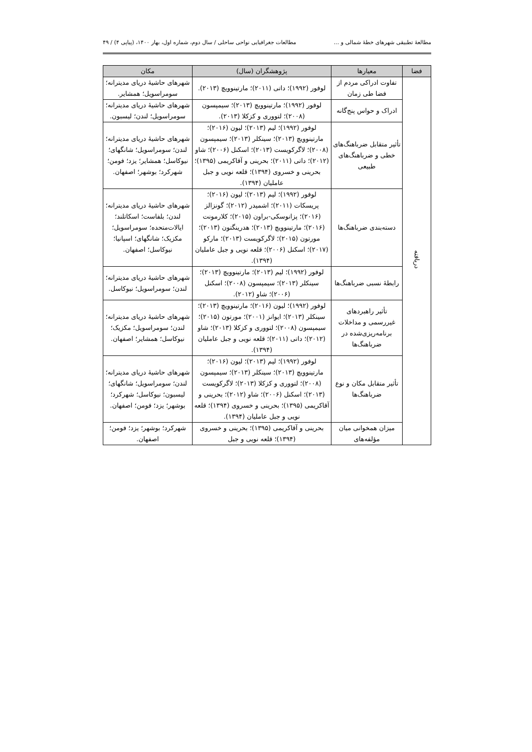مطالعهٔ تطبیقی شهرهای خطهٔ شمالی و ... مطالعات جغرافیایی نواحی ساحلی / سال دوم، شماره اول، بهار ۱۴۰۰، (پیاپی ۴) / ۴۹
| فضا | معیارها | پژوهشگران (سال) | مکان |
| --- | --- | --- | --- |
| دریافته | تفاوت ادراکی مردم از فضا طی زمان | لوفور (۱۹۹۲)؛ داتی (۲۰۱۱)؛ مارتینوویچ (۲۰۱۳). | شهرهای حاشیهٔ دریای مدیترانه؛ سومراسویل؛ همشایر. |
| | ادراک و حواس پنج‌گانه | لوفور (۱۹۹۲)؛ مارتینوویچ (۲۰۱۳)؛ سیمپسون (۲۰۰۸)؛ لتووری و کزکلا (۲۰۱۳). | شهرهای حاشیهٔ دریای مدیترانه؛ سومراسویل؛ لندن؛ لیسبون. |
| | تأثیر متقابل ضرباهنگ‌های خطی و ضرباهنگ‌های طبیعی | لوفور (۱۹۹۲)؛ لیم (۲۰۱۳)؛ لیون (۲۰۱۶)؛ مارتینوویچ (۲۰۱۳)؛ سینکلر (۲۰۱۳)؛ سیمپسون (۲۰۰۸)؛ لاگرکویست (۲۰۱۳)؛ اسکنل (۲۰۰۶)؛ شاو (۲۰۱۲)؛ داتی (۲۰۱۱)؛ بحرینی و آقاکریمی (۱۳۹۵)؛ بحرینی و خسروی (۱۳۹۴)؛ قلعه نویی و جبل عاملیان (۱۳۹۴). | شهرهای حاشیهٔ دریای مدیترانه؛ لندن؛ سومراسویل؛ شانگهای؛ نیوکاسل؛ همشایر؛ یزد؛ فومن؛ شهرکرد؛ بوشهر؛ اصفهان. |
| | دسته‌بندی ضرباهنگ‌ها | لوفور (۱۹۹۲)؛ لیم (۲۰۱۳)؛ لیون (۲۰۱۶)؛ پریسکات (۲۰۱۱)؛ اشمیدر (۲۰۱۲)؛ گونزالز (۲۰۱۶)؛ پزانوسکی-براون (۲۰۱۵)؛ کلارمونت (۲۰۱۶)؛ مارتینوویچ (۲۰۱۳)؛ هدرینگتون (۲۰۱۳)؛ مورتون (۲۰۱۵)؛ لاگرکویست (۲۰۱۳)؛ مارکو (۲۰۱۷)؛ اسکنل (۲۰۰۶)؛ قلعه نویی و جبل عاملیان (۱۳۹۴). | شهرهای حاشیهٔ دریای مدیترانه؛ لندن؛ بلفاست؛ اسکاتلند؛ ایالات‌متحده؛ سومراسویل؛ مکزیک؛ شانگهای؛ اسپانیا؛ نیوکاسل؛ اصفهان. |
| | رابطهٔ نسبی ضرباهنگ‌ها | لوفور (۱۹۹۲)؛ لیم (۲۰۱۳)؛ مارتینوویچ (۲۰۱۳)؛ سینکلر (۲۰۱۳)؛ سیمپسون (۲۰۰۸)؛ اسکنل (۲۰۰۶)؛ شاو (۲۰۱۲). | شهرهای حاشیهٔ دریای مدیترانه؛ لندن؛ سومراسویل؛ نیوکاسل. |
| | تأثیر راهبردهای غیررسمی و مداخلات برنامه‌ریزی‌شده در ضرباهنگ‌ها | لوفور (۱۹۹۲)؛ لیون (۲۰۱۶)؛ مارتینوویچ (۲۰۱۳)؛ سینکلر (۲۰۱۳)؛ ایوانز (۲۰۰۱)؛ مورتون (۲۰۱۵)؛ سیمپسون (۲۰۰۸)؛ لتووری و کزکلا (۲۰۱۳)؛ شاو (۲۰۱۲)؛ داتی (۲۰۱۱)؛ قلعه نویی و جبل عاملیان (۱۳۹۴). | شهرهای حاشیهٔ دریای مدیترانه؛ لندن؛ سومراسویل؛ مکزیک؛ نیوکاسل؛ همشایر؛ اصفهان. |
| | تأثیر متقابل مکان و نوع ضرباهنگ‌ها | لوفور (۱۹۹۲)؛ لیم (۲۰۱۳)؛ لیون (۲۰۱۶)؛ مارتینوویچ (۲۰۱۳)؛ سینکلر (۲۰۱۳)؛ سیمپسون (۲۰۰۸)؛ لتووری و کزکلا (۲۰۱۳)؛ لاگرکویست (۲۰۱۳)؛ اسکنل (۲۰۰۶)؛ شاو (۲۰۱۲)؛ بحرینی و آقاکریمی (۱۳۹۵)؛ بحرینی و خسروی (۱۳۹۴)؛ قلعه نویی و جبل عاملیان (۱۳۹۴). | شهرهای حاشیهٔ دریای مدیترانه؛ لندن؛ سومراسویل؛ شانگهای؛ لیسبون؛ نیوکاسل؛ شهرکرد؛ بوشهر؛ یزد؛ فومن؛ اصفهان. |
| | میزان همخوانی میان مؤلفه‌های | بحرینی و آقاکریمی (۱۳۹۵)؛ بحرینی و خسروی (۱۳۹۴)؛ قلعه نویی و جبل | شهرکرد؛ بوشهر؛ یزد؛ فومن؛ اصفهان. |